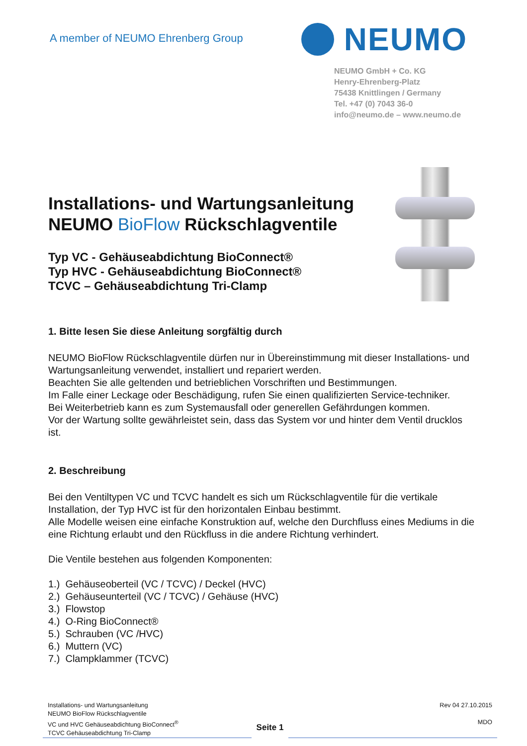A member of NEUMO Ehrenberg Group
NEUMO
NEUMO GmbH + Co. KG
Henry-Ehrenberg-Platz
75438 Knittlingen / Germany
Tel. +47 (0) 7043 36-0
info@neumo.de – www.neumo.de
Installations- und Wartungsanleitung
NEUMO BioFlow Rückschlagventile
Typ VC - Gehäuseabdichtung BioConnect®
Typ HVC - Gehäuseabdichtung BioConnect®
TCVC – Gehäuseabdichtung Tri-Clamp
1. Bitte lesen Sie diese Anleitung sorgfältig durch
NEUMO BioFlow Rückschlagventile dürfen nur in Übereinstimmung mit dieser Installations- und Wartungsanleitung verwendet, installiert und repariert werden.
Beachten Sie alle geltenden und betrieblichen Vorschriften und Bestimmungen.
Im Falle einer Leckage oder Beschädigung, rufen Sie einen qualifizierten Service-techniker.
Bei Weiterbetrieb kann es zum Systemausfall oder generellen Gefährdungen kommen.
Vor der Wartung sollte gewährleistet sein, dass das System vor und hinter dem Ventil drucklos ist.
2. Beschreibung
Bei den Ventiltypen VC und TCVC handelt es sich um Rückschlagventile für die vertikale Installation, der Typ HVC ist für den horizontalen Einbau bestimmt.
Alle Modelle weisen eine einfache Konstruktion auf, welche den Durchfluss eines Mediums in die eine Richtung erlaubt und den Rückfluss in die andere Richtung verhindert.
Die Ventile bestehen aus folgenden Komponenten:
1.) Gehäuseoberteil (VC / TCVC) / Deckel (HVC)
2.) Gehäuseunterteil (VC / TCVC) / Gehäuse (HVC)
3.) Flowstop
4.) O-Ring BioConnect®
5.) Schrauben (VC /HVC)
6.) Muttern (VC)
7.) Clampklammer (TCVC)
Installations- und Wartungsanleitung
NEUMO BioFlow Rückschlagventile
VC und HVC Gehäuseabdichtung BioConnect<sup>®</sup>
TCVC Gehäuseabdichtung Tri-Clamp
Seite 1
Rev 04 27.10.2015
MDO